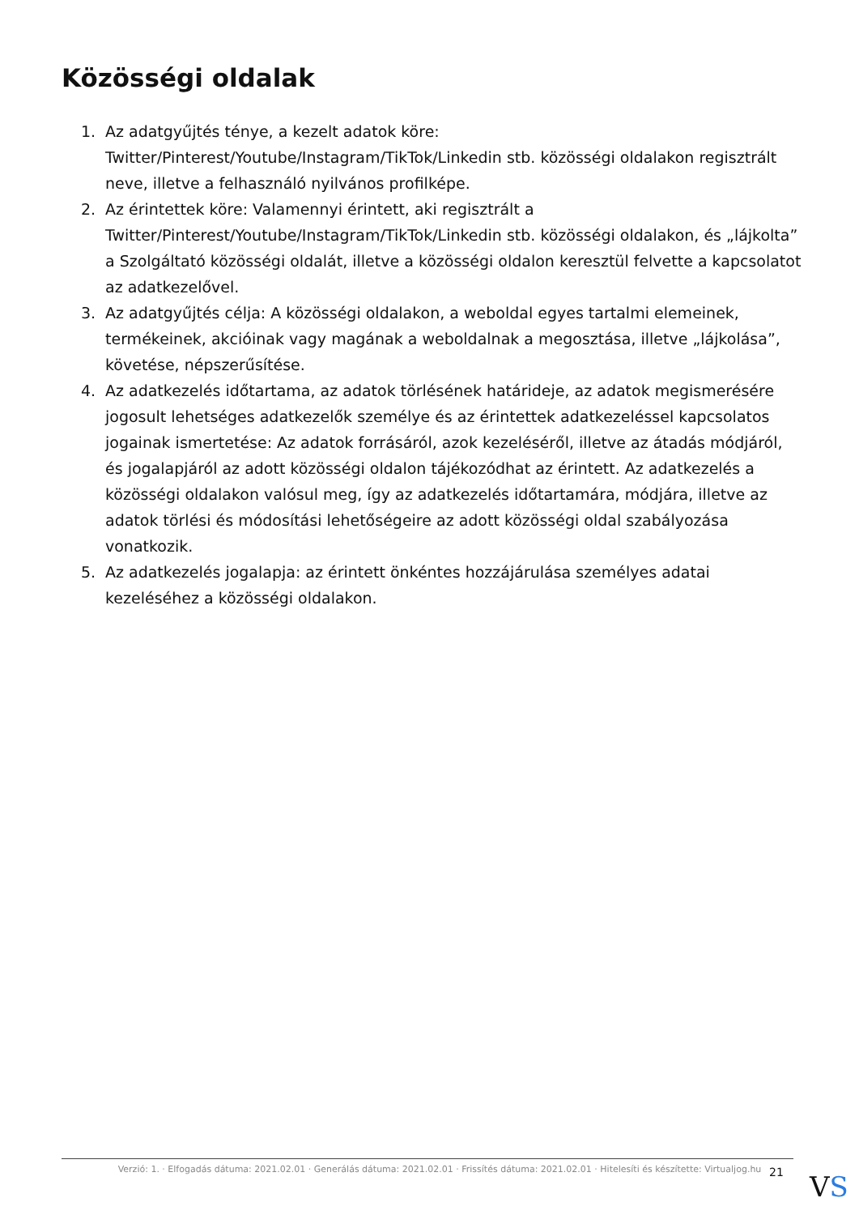Közösségi oldalak
1. Az adatgyűjtés ténye, a kezelt adatok köre: Twitter/Pinterest/Youtube/Instagram/TikTok/Linkedin stb. közösségi oldalakon regisztrált neve, illetve a felhasználó nyilvános profilképe.
2. Az érintettek köre: Valamennyi érintett, aki regisztrált a Twitter/Pinterest/Youtube/Instagram/TikTok/Linkedin stb. közösségi oldalakon, és „lájkolta” a Szolgáltató közösségi oldalát, illetve a közösségi oldalon keresztül felvette a kapcsolatot az adatkezelővel.
3. Az adatgyűjtés célja: A közösségi oldalakon, a weboldal egyes tartalmi elemeinek, termékeinek, akcióinak vagy magának a weboldalnak a megosztása, illetve „lájkolása”, követése, népszerűsítése.
4. Az adatkezelés időtartama, az adatok törlésének határideje, az adatok megismerésére jogosult lehetséges adatkezelők személye és az érintettek adatkezeléssel kapcsolatos jogainak ismertetése: Az adatok forrásáról, azok kezeléséről, illetve az átadás módjáról, és jogalapjáról az adott közösségi oldalon tájékozódhat az érintett. Az adatkezelés a közösségi oldalakon valósul meg, így az adatkezelés időtartamára, módjára, illetve az adatok törlési és módosítási lehetőségeire az adott közösségi oldal szabályozása vonatkozik.
5. Az adatkezelés jogalapja: az érintett önkéntes hozzájárulása személyes adatai kezeléséhez a közösségi oldalakon.
Verzió: 1. · Elfogadás dátuma: 2021.02.01 · Generálás dátuma: 2021.02.01 · Frissítés dátuma: 2021.02.01 · Hitelesíti és készítette: Virtualjog.hu
21
VS